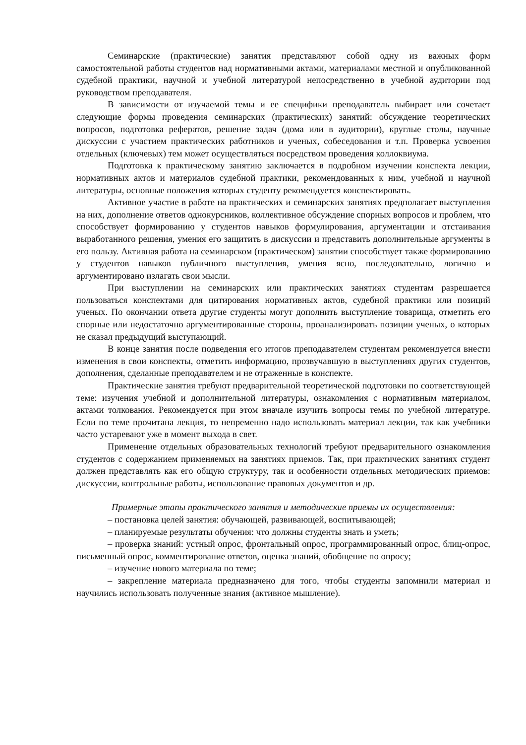Семинарские (практические) занятия представляют собой одну из важных форм самостоятельной работы студентов над нормативными актами, материалами местной и опубликованной судебной практики, научной и учебной литературой непосредственно в учебной аудитории под руководством преподавателя.
В зависимости от изучаемой темы и ее специфики преподаватель выбирает или сочетает следующие формы проведения семинарских (практических) занятий: обсуждение теоретических вопросов, подготовка рефератов, решение задач (дома или в аудитории), круглые столы, научные дискуссии с участием практических работников и ученых, собеседования и т.п. Проверка усвоения отдельных (ключевых) тем может осуществляться посредством проведения коллоквиума.
Подготовка к практическому занятию заключается в подробном изучении конспекта лекции, нормативных актов и материалов судебной практики, рекомендованных к ним, учебной и научной литературы, основные положения которых студенту рекомендуется конспектировать.
Активное участие в работе на практических и семинарских занятиях предполагает выступления на них, дополнение ответов однокурсников, коллективное обсуждение спорных вопросов и проблем, что способствует формированию у студентов навыков формулирования, аргументации и отстаивания выработанного решения, умения его защитить в дискуссии и представить дополнительные аргументы в его пользу. Активная работа на семинарском (практическом) занятии способствует также формированию у студентов навыков публичного выступления, умения ясно, последовательно, логично и аргументировано излагать свои мысли.
При выступлении на семинарских или практических занятиях студентам разрешается пользоваться конспектами для цитирования нормативных актов, судебной практики или позиций ученых. По окончании ответа другие студенты могут дополнить выступление товарища, отметить его спорные или недостаточно аргументированные стороны, проанализировать позиции ученых, о которых не сказал предыдущий выступающий.
В конце занятия после подведения его итогов преподавателем студентам рекомендуется внести изменения в свои конспекты, отметить информацию, прозвучавшую в выступлениях других студентов, дополнения, сделанные преподавателем и не отраженные в конспекте.
Практические занятия требуют предварительной теоретической подготовки по соответствующей теме: изучения учебной и дополнительной литературы, ознакомления с нормативным материалом, актами толкования. Рекомендуется при этом вначале изучить вопросы темы по учебной литературе. Если по теме прочитана лекция, то непременно надо использовать материал лекции, так как учебники часто устаревают уже в момент выхода в свет.
Применение отдельных образовательных технологий требуют предварительного ознакомления студентов с содержанием применяемых на занятиях приемов. Так, при практических занятиях студент должен представлять как его общую структуру, так и особенности отдельных методических приемов: дискуссии, контрольные работы, использование правовых документов и др.
Примерные этапы практического занятия и методические приемы их осуществления:
– постановка целей занятия: обучающей, развивающей, воспитывающей;
– планируемые результаты обучения: что должны студенты знать и уметь;
– проверка знаний: устный опрос, фронтальный опрос, программированный опрос, блиц-опрос, письменный опрос, комментирование ответов, оценка знаний, обобщение по опросу;
– изучение нового материала по теме;
– закрепление материала предназначено для того, чтобы студенты запомнили материал и научились использовать полученные знания (активное мышление).